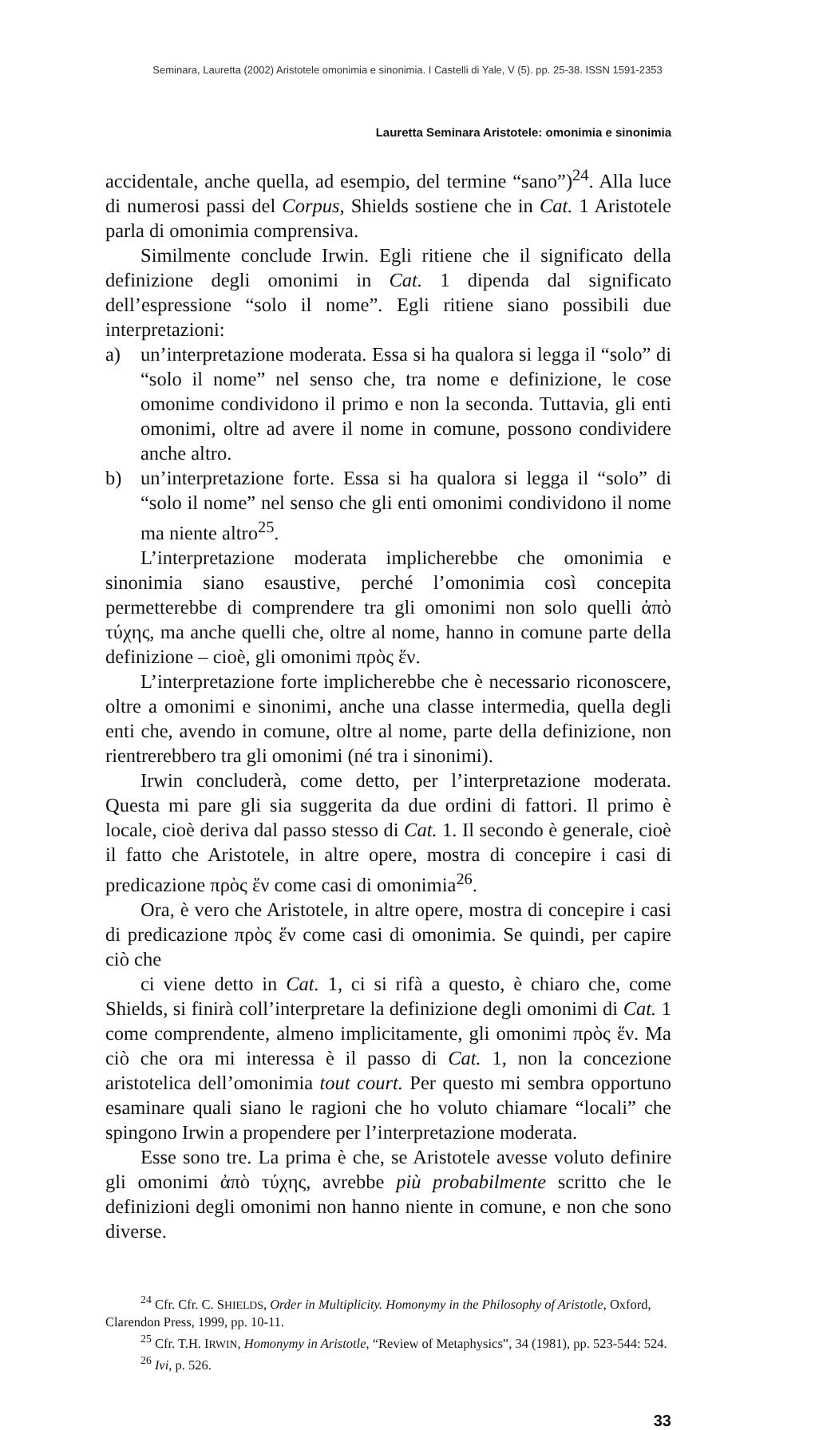Seminara, Lauretta (2002) Aristotele omonimia e sinonimia. I Castelli di Yale, V (5). pp. 25-38. ISSN 1591-2353
Lauretta Seminara Aristotele: omonimia e sinonimia
accidentale, anche quella, ad esempio, del termine “sano”)<sup>24</sup>. Alla luce di numerosi passi del Corpus, Shields sostiene che in Cat. 1 Aristotele parla di omonimia comprensiva.
Similmente conclude Irwin. Egli ritiene che il significato della definizione degli omonimi in Cat. 1 dipenda dal significato dell’espressione “solo il nome”. Egli ritiene siano possibili due interpretazioni:
a) un’interpretazione moderata. Essa si ha qualora si legga il “solo” di “solo il nome” nel senso che, tra nome e definizione, le cose omonime condividono il primo e non la seconda. Tuttavia, gli enti omonimi, oltre ad avere il nome in comune, possono condividere anche altro.
b) un’interpretazione forte. Essa si ha qualora si legga il “solo” di “solo il nome” nel senso che gli enti omonimi condividono il nome ma niente altro<sup>25</sup>.
L’interpretazione moderata implicherebbe che omonimia e sinonimia siano esaustive, perché l’omonimia così concepita permetterebbe di comprendere tra gli omonimi non solo quelli ἀπὸ τύχης, ma anche quelli che, oltre al nome, hanno in comune parte della definizione – cioè, gli omonimi πρὸς ἕν.
L’interpretazione forte implicherebbe che è necessario riconoscere, oltre a omonimi e sinonimi, anche una classe intermedia, quella degli enti che, avendo in comune, oltre al nome, parte della definizione, non rientrerebbero tra gli omonimi (né tra i sinonimi).
Irwin concluderà, come detto, per l’interpretazione moderata. Questa mi pare gli sia suggerita da due ordini di fattori. Il primo è locale, cioè deriva dal passo stesso di Cat. 1. Il secondo è generale, cioè il fatto che Aristotele, in altre opere, mostra di concepire i casi di predicazione πρὸς ἕν come casi di omonimia<sup>26</sup>.
Ora, è vero che Aristotele, in altre opere, mostra di concepire i casi di predicazione πρὸς ἕν come casi di omonimia. Se quindi, per capire ciò che
ci viene detto in Cat. 1, ci si rifà a questo, è chiaro che, come Shields, si finirà coll’interpretare la definizione degli omonimi di Cat. 1 come comprendente, almeno implicitamente, gli omonimi πρὸς ἕν. Ma ciò che ora mi interessa è il passo di Cat. 1, non la concezione aristotelica dell’omonimia tout court. Per questo mi sembra opportuno esaminare quali siano le ragioni che ho voluto chiamare “locali” che spingono Irwin a propendere per l’interpretazione moderata.
Esse sono tre. La prima è che, se Aristotele avesse voluto definire gli omonimi ἀπὸ τύχης, avrebbe più probabilmente scritto che le definizioni degli omonimi non hanno niente in comune, e non che sono diverse.
<sup>24</sup> Cfr. Cfr. C. SHIELDS, Order in Multiplicity. Homonymy in the Philosophy of Aristotle, Oxford, Clarendon Press, 1999, pp. 10-11.
<sup>25</sup> Cfr. T.H. IRWIN, Homonymy in Aristotle, “Review of Metaphysics”, 34 (1981), pp. 523-544: 524.
<sup>26</sup> Ivi, p. 526.
33